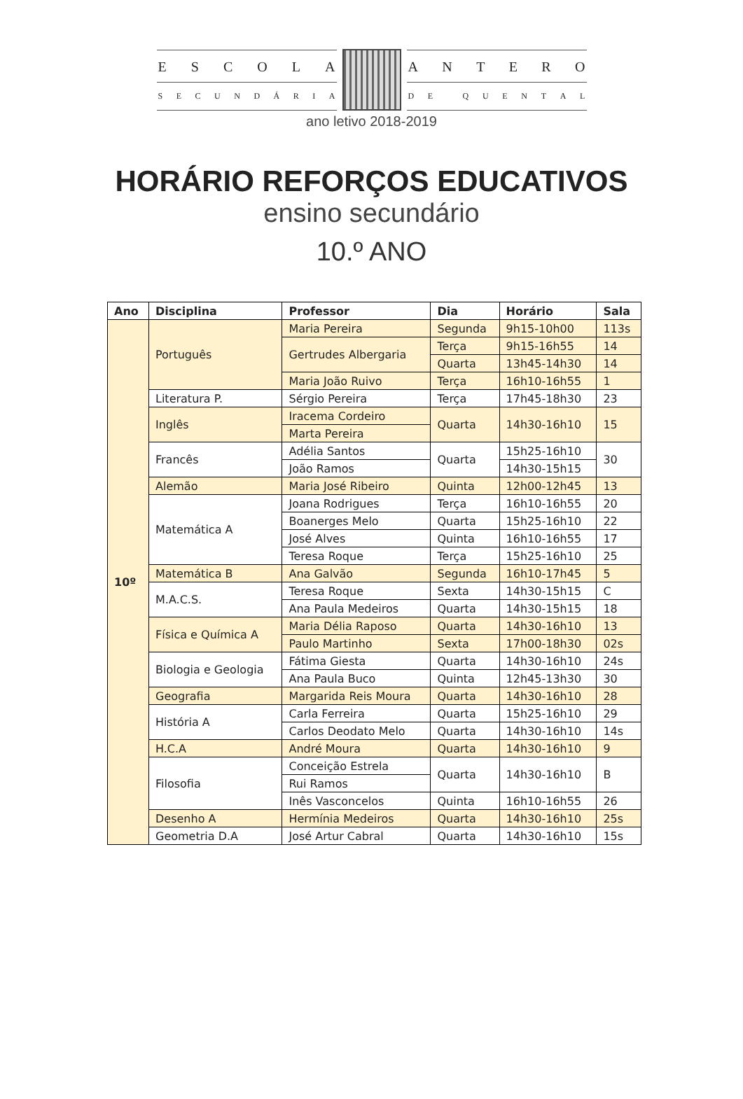ESCOLA
SECUNDÁRIA
ANTERO
DE QUENTAL
ano letivo 2018-2019
HORÁRIO REFORÇOS EDUCATIVOS
ensino secundário
10.º ANO
| Ano | Disciplina | Professor | Dia | Horário | Sala |
| --- | --- | --- | --- | --- | --- |
| 10º | Português | Maria Pereira | Segunda | 9h15-10h00 | 113s |
| | | Gertrudes Albergaria | Terça | 9h15-16h55 | 14 |
| | | | Quarta | 13h45-14h30 | 14 |
| | | Maria João Ruivo | Terça | 16h10-16h55 | 1 |
| | Literatura P. | Sérgio Pereira | Terça | 17h45-18h30 | 23 |
| | Inglês | Iracema Cordeiro | Quarta | 14h30-16h10 | 15 |
| | | Marta Pereira | | | |
| | Francês | Adélia Santos | Quarta | 15h25-16h10 | 30 |
| | | João Ramos | | 14h30-15h15 | |
| | Alemão | Maria José Ribeiro | Quinta | 12h00-12h45 | 13 |
| | Matemática A | Joana Rodrigues | Terça | 16h10-16h55 | 20 |
| | | Boanerges Melo | Quarta | 15h25-16h10 | 22 |
| | | José Alves | Quinta | 16h10-16h55 | 17 |
| | | Teresa Roque | Terça | 15h25-16h10 | 25 |
| | Matemática B | Ana Galvão | Segunda | 16h10-17h45 | 5 |
| | M.A.C.S. | Teresa Roque | Sexta | 14h30-15h15 | C |
| | | Ana Paula Medeiros | Quarta | 14h30-15h15 | 18 |
| | Física e Química A | Maria Délia Raposo | Quarta | 14h30-16h10 | 13 |
| | | Paulo Martinho | Sexta | 17h00-18h30 | 02s |
| | Biologia e Geologia | Fátima Giesta | Quarta | 14h30-16h10 | 24s |
| | | Ana Paula Buco | Quinta | 12h45-13h30 | 30 |
| | Geografia | Margarida Reis Moura | Quarta | 14h30-16h10 | 28 |
| | História A | Carla Ferreira | Quarta | 15h25-16h10 | 29 |
| | | Carlos Deodato Melo | Quarta | 14h30-16h10 | 14s |
| | H.C.A | André Moura | Quarta | 14h30-16h10 | 9 |
| | Filosofia | Conceição Estrela | Quarta | 14h30-16h10 | B |
| | | Rui Ramos | | | |
| | | Inês Vasconcelos | Quinta | 16h10-16h55 | 26 |
| | Desenho A | Hermínia Medeiros | Quarta | 14h30-16h10 | 25s |
| | Geometria D.A | José Artur Cabral | Quarta | 14h30-16h10 | 15s |